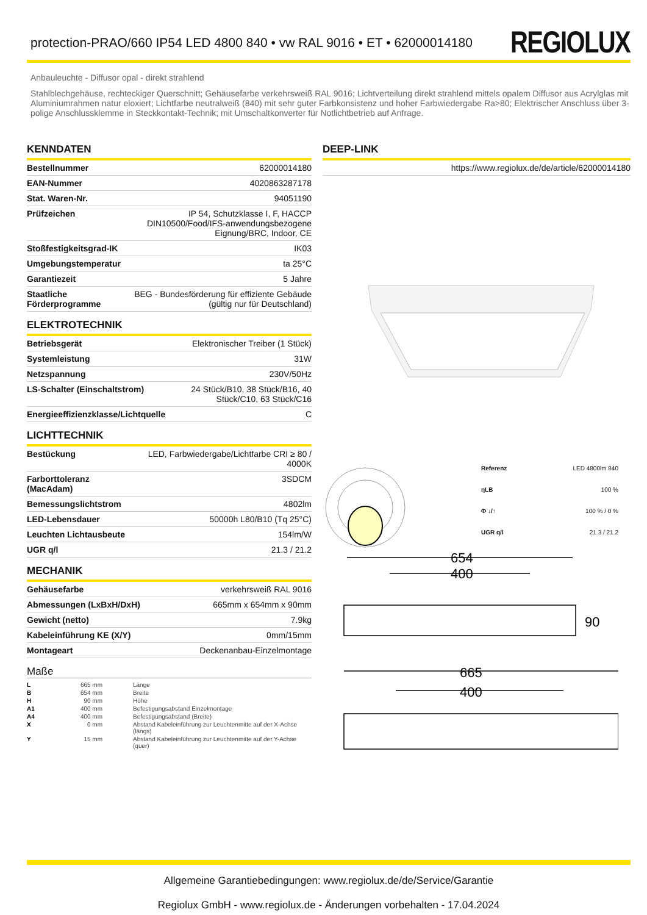protection-PRAO/660 IP54 LED 4800 840 • vw RAL 9016 • ET • 62000014180
REGIOLUX
Anbauleuchte - Diffusor opal - direkt strahlend
Stahlblechgehäuse, rechteckiger Querschnitt; Gehäusefarbe verkehrsweiß RAL 9016; Lichtverteilung direkt strahlend mittels opalem Diffusor aus Acrylglas mit Aluminiumrahmen natur eloxiert; Lichtfarbe neutralweiß (840) mit sehr guter Farbkonsistenz und hoher Farbwiedergabe Ra>80; Elektrischer Anschluss über 3-polige Anschlussklemme in Steckkontakt-Technik; mit Umschaltkonverter für Notlichtbetrieb auf Anfrage.
KENNDATEN
| Bestellnummer | 62000014180 |
| EAN-Nummer | 4020863287178 |
| Stat. Waren-Nr. | 94051190 |
| Prüfzeichen | IP 54, Schutzklasse I, F, HACCP DIN10500/Food/IFS-anwendungsbezogene Eignung/BRC, Indoor, CE |
| Stoßfestigkeitsgrad-IK | IK03 |
| Umgebungstemperatur | ta 25°C |
| Garantiezeit | 5 Jahre |
| Staatliche Förderprogramme | BEG - Bundesförderung für effiziente Gebäude (gültig nur für Deutschland) |
ELEKTROTECHNIK
| Betriebsgerät | Elektronischer Treiber (1 Stück) |
| Systemleistung | 31W |
| Netzspannung | 230V/50Hz |
| LS-Schalter (Einschaltstrom) | 24 Stück/B10, 38 Stück/B16, 40 Stück/C10, 63 Stück/C16 |
| Energieeffizienzklasse/Lichtquelle | C |
LICHTTECHNIK
| Bestückung | LED, Farbwiedergabe/Lichtfarbe CRI ≥ 80 / 4000K |
| Farborttoleranz (MacAdam) | 3SDCM |
| Bemessungslichtstrom | 4802lm |
| LED-Lebensdauer | 50000h L80/B10 (Tq 25°C) |
| Leuchten Lichtausbeute | 154lm/W |
| UGR q/l | 21.3 / 21.2 |
MECHANIK
| Gehäusefarbe | verkehrsweiß RAL 9016 |
| Abmessungen (LxBxH/DxH) | 665mm x 654mm x 90mm |
| Gewicht (netto) | 7.9kg |
| Kabeleinführung KE (X/Y) | 0mm/15mm |
| Montageart | Deckenanbau-Einzelmontage |
Maße
| L | 665 mm | Länge |
| B | 654 mm | Breite |
| H | 90 mm | Höhe |
| A1 | 400 mm | Befestigungsabstand Einzelmontage |
| A4 | 400 mm | Befestigungsabstand (Breite) |
| X | 0 mm | Abstand Kabeleinführung zur Leuchtenmitte auf der X-Achse (längs) |
| Y | 15 mm | Abstand Kabeleinführung zur Leuchtenmitte auf der Y-Achse (quer) |
DEEP-LINK
| https://www.regiolux.de/de/article/62000014180 |
Referenz LED 4800lm 840 ηLB 100 % Φ ↓/↑ 100 % / 0 % UGR q/l 21.3 / 21.2
654
400
90
665
400
Allgemeine Garantiebedingungen: www.regiolux.de/de/Service/Garantie
Regiolux GmbH - www.regiolux.de - Änderungen vorbehalten - 17.04.2024